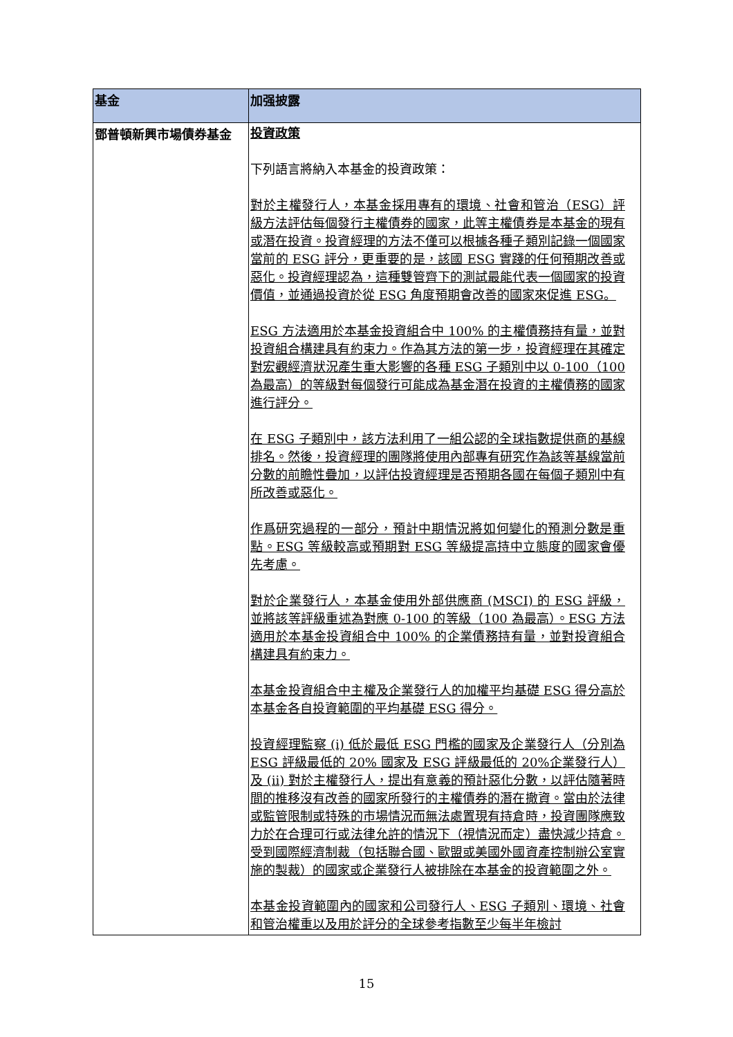| 基金 | 加强披露 |
| --- | --- |
| 鄧普頓新興市場債券基金 | 投資政策 下列語言將納入本基金的投資政策： 對於主權發行人，本基金採用專有的環境、社會和管治（ESG）評級方法評估每個發行主權債券的國家，此等主權債券是本基金的現有或潛在投資。投資經理的方法不僅可以根據各種子類別記錄一個國家當前的 ESG 評分，更重要的是，該國 ESG 實踐的任何預期改善或惡化。投資經理認為，這種雙管齊下的測試最能代表一個國家的投資價值，並通過投資於從 ESG 角度預期會改善的國家來促進 ESG。 ESG 方法適用於本基金投資組合中 100% 的主權債務持有量，並對投資組合構建具有約束力。作為其方法的第一步，投資經理在其確定對宏觀經濟狀況產生重大影響的各種 ESG 子類別中以 0-100（100 為最高）的等級對每個發行可能成為基金潛在投資的主權債務的國家進行評分。 在 ESG 子類別中，該方法利用了一組公認的全球指數提供商的基線排名。然後，投資經理的團隊將使用內部專有研究作為該等基線當前分數的前瞻性疊加，以評估投資經理是否預期各國在每個子類別中有所改善或惡化。 作爲研究過程的一部分，預計中期情況將如何變化的預測分數是重點。ESG 等級較高或預期對 ESG 等級提高持中立態度的國家會優先考慮。 對於企業發行人，本基金使用外部供應商 (MSCI) 的 ESG 評級，並將該等評級重述為對應 0-100 的等級（100 為最高）。ESG 方法適用於本基金投資組合中 100% 的企業債務持有量，並對投資組合構建具有約束力。 本基金投資組合中主權及企業發行人的加權平均基礎 ESG 得分高於本基金各自投資範圍的平均基礎 ESG 得分。 投資經理監察 (i) 低於最低 ESG 門檻的國家及企業發行人（分別為 ESG 評級最低的 20% 國家及 ESG 評級最低的 20%企業發行人）及 (ii) 對於主權發行人，提出有意義的預計惡化分數，以評估隨著時間的推移沒有改善的國家所發行的主權債券的潛在撤資。當由於法律或監管限制或特殊的市場情況而無法處置現有持倉時，投資團隊應致力於在合理可行或法律允許的情況下（視情況而定）盡快減少持倉。受到國際經濟制裁（包括聯合國、歐盟或美國外國資產控制辦公室實施的製裁）的國家或企業發行人被排除在本基金的投資範圍之外。 本基金投資範圍內的國家和公司發行人、ESG 子類別、環境、社會和管治權重以及用於評分的全球參考指數至少每半年檢討 |
15